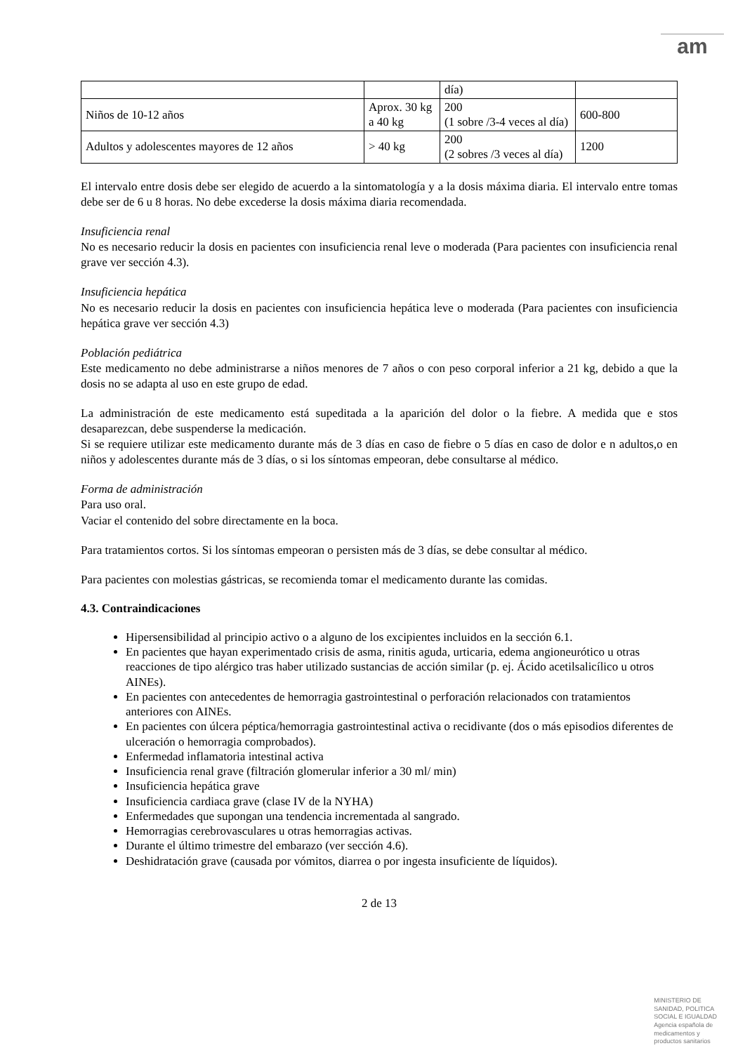am
| | | día) | |
| Niños de 10-12 años | Aprox. 30 kg a 40 kg | 200 (1 sobre /3-4 veces al día) | 600-800 |
| Adultos y adolescentes mayores de 12 años | > 40 kg | 200 (2 sobres /3 veces al día) | 1200 |
El intervalo entre dosis debe ser elegido de acuerdo a la sintomatología y a la dosis máxima diaria. El intervalo entre tomas debe ser de 6 u 8 horas. No debe excederse la dosis máxima diaria recomendada.
Insuficiencia renal
No es necesario reducir la dosis en pacientes con insuficiencia renal leve o moderada (Para pacientes con insuficiencia renal grave ver sección 4.3).
Insuficiencia hepática
No es necesario reducir la dosis en pacientes con insuficiencia hepática leve o moderada (Para pacientes con insuficiencia hepática grave ver sección 4.3)
Población pediátrica
Este medicamento no debe administrarse a niños menores de 7 años o con peso corporal inferior a 21 kg, debido a que la dosis no se adapta al uso en este grupo de edad.
La administración de este medicamento está supeditada a la aparición del dolor o la fiebre. A medida que e stos desaparezcan, debe suspenderse la medicación.
Si se requiere utilizar este medicamento durante más de 3 días en caso de fiebre o 5 días en caso de dolor e n adultos,o en niños y adolescentes durante más de 3 días, o si los síntomas empeoran, debe consultarse al médico.
Forma de administración
Para uso oral.
Vaciar el contenido del sobre directamente en la boca.
Para tratamientos cortos. Si los síntomas empeoran o persisten más de 3 días, se debe consultar al médico.
Para pacientes con molestias gástricas, se recomienda tomar el medicamento durante las comidas.
4.3. Contraindicaciones
Hipersensibilidad al principio activo o a alguno de los excipientes incluidos en la sección 6.1.
En pacientes que hayan experimentado crisis de asma, rinitis aguda, urticaria, edema angioneurótico u otras reacciones de tipo alérgico tras haber utilizado sustancias de acción similar (p. ej. Ácido acetilsalicílico u otros AINEs).
En pacientes con antecedentes de hemorragia gastrointestinal o perforación relacionados con tratamientos anteriores con AINEs.
En pacientes con úlcera péptica/hemorragia gastrointestinal activa o recidivante (dos o más episodios diferentes de ulceración o hemorragia comprobados).
Enfermedad inflamatoria intestinal activa
Insuficiencia renal grave (filtración glomerular inferior a 30 ml/ min)
Insuficiencia hepática grave
Insuficiencia cardiaca grave (clase IV de la NYHA)
Enfermedades que supongan una tendencia incrementada al sangrado.
Hemorragias cerebrovasculares u otras hemorragias activas.
Durante el último trimestre del embarazo (ver sección 4.6).
Deshidratación grave (causada por vómitos, diarrea o por ingesta insuficiente de líquidos).
2 de 13
MINISTERIO DE
SANIDAD, POLITICA
SOCIAL E IGUALDAD
Agencia española de
medicamentos y
productos sanitarios